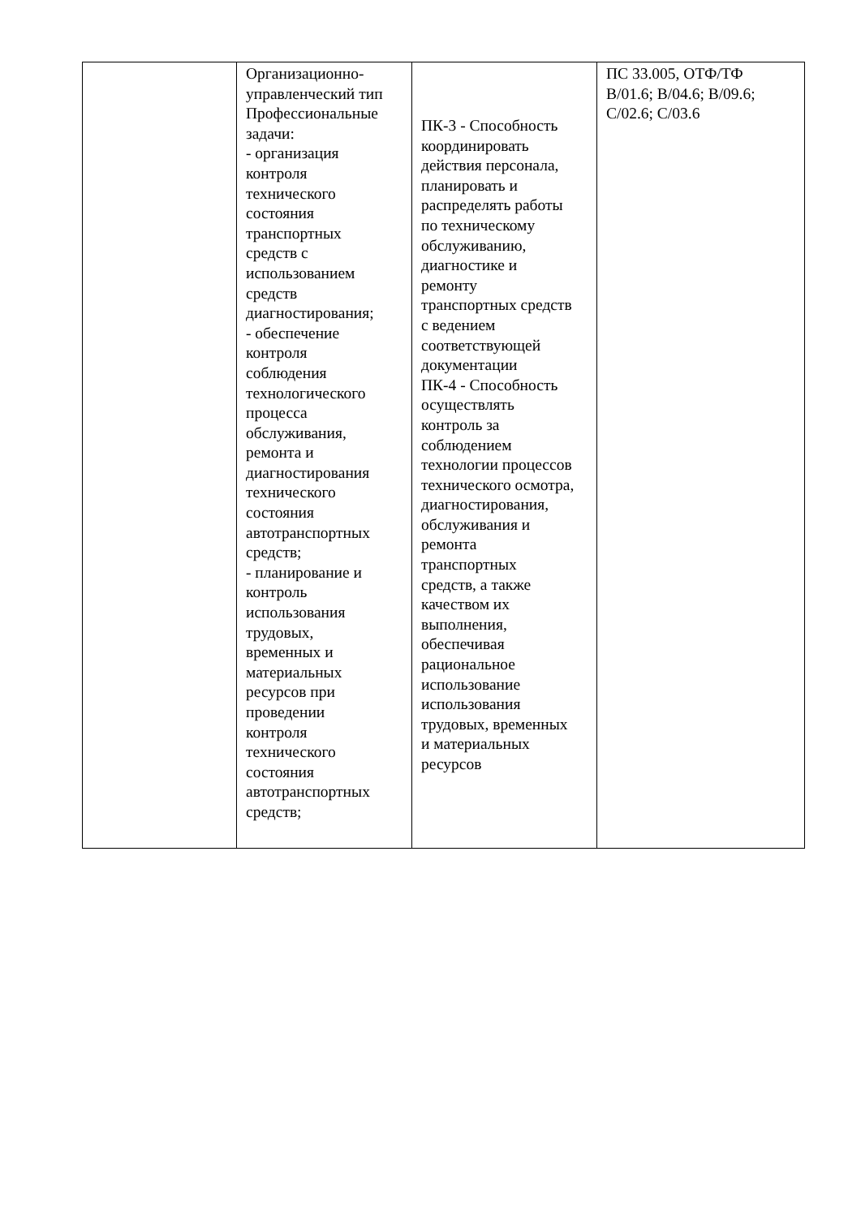| | Организационно- управленческий тип Профессиональные задачи: - организация контроля технического состояния транспортных средств с использованием средств диагностирования; - обеспечение контроля соблюдения технологического процесса обслуживания, ремонта и диагностирования технического состояния автотранспортных средств; - планирование и контроль использования трудовых, временных и материальных ресурсов при проведении контроля технического состояния автотранспортных средств; | ПК-3 - Способность координировать действия персонала, планировать и распределять работы по техническому обслуживанию, диагностике и ремонту транспортных средств с ведением соответствующей документации ПК-4 - Способность осуществлять контроль за соблюдением технологии процессов технического осмотра, диагностирования, обслуживания и ремонта транспортных средств, а также качеством их выполнения, обеспечивая рациональное использование использования трудовых, временных и материальных ресурсов | ПС 33.005, ОТФ/ТФ В/01.6; В/04.6; В/09.6; С/02.6; С/03.6 |